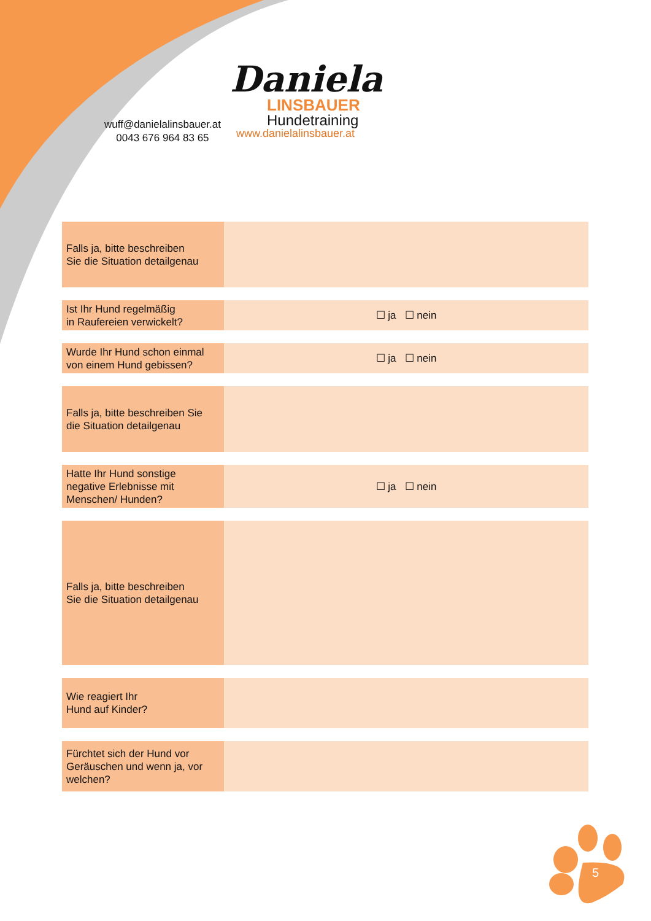wuff@danielalinsbauer.at
0043 676 964 83 65
Daniela
LINSBAUER
Hundetraining
www.danielalinsbauer.at
| Falls ja, bitte beschreiben Sie die Situation detailgenau | |
| Ist Ihr Hund regelmäßig in Raufereien verwickelt? | ☐ ja ☐ nein |
| Wurde Ihr Hund schon einmal von einem Hund gebissen? | ☐ ja ☐ nein |
| Falls ja, bitte beschreiben Sie die Situation detailgenau | |
| Hatte Ihr Hund sonstige negative Erlebnisse mit Menschen/ Hunden? | ☐ ja ☐ nein |
| Falls ja, bitte beschreiben Sie die Situation detailgenau | |
| Wie reagiert Ihr Hund auf Kinder? | |
| Fürchtet sich der Hund vor Geräuschen und wenn ja, vor welchen? | |
5